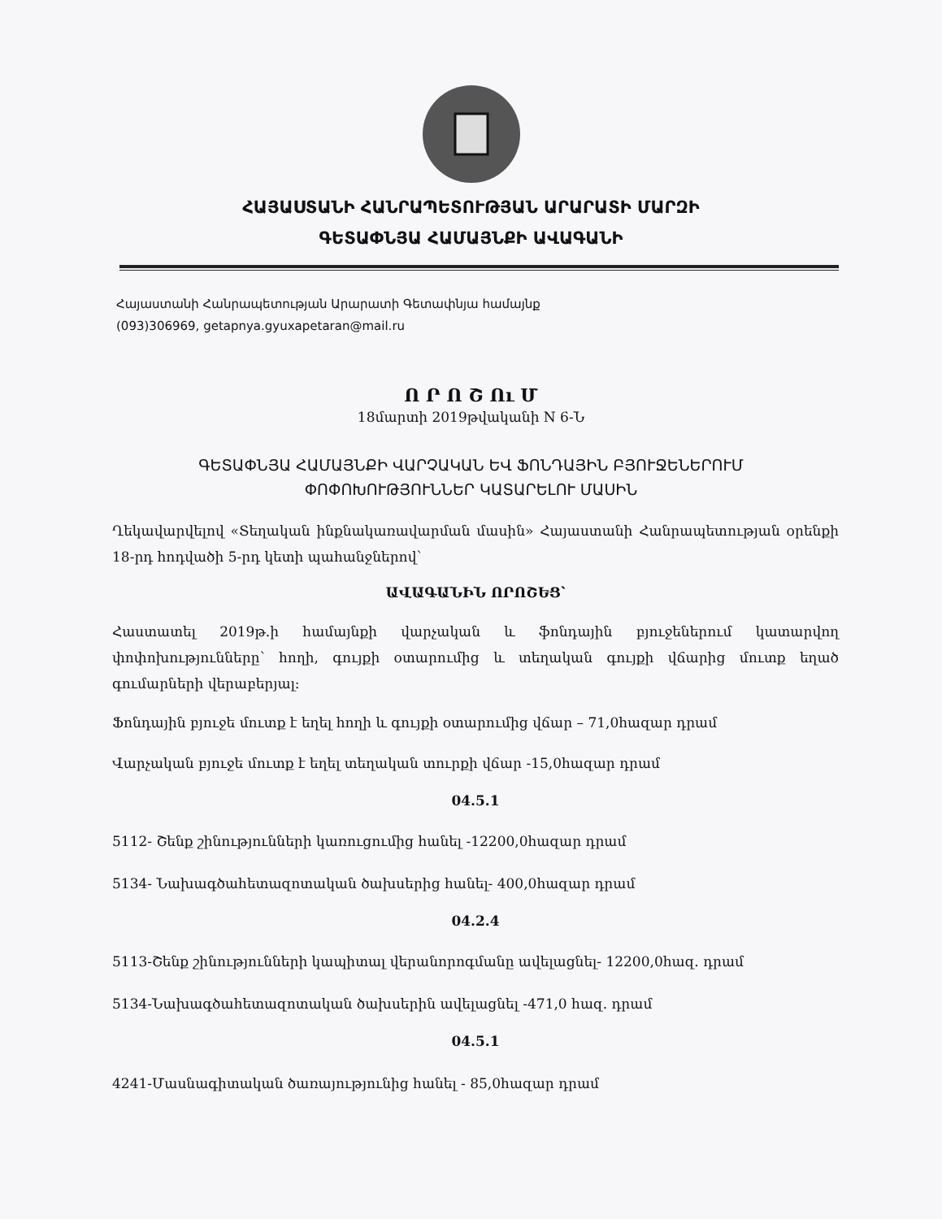ՀԱՅԱՍՏԱՆԻ ՀԱՆՐԱՊԵՏՈՒԹՅԱՆ ԱՐԱՐԱՏԻ ՄԱՐԶԻ
ԳԵՏԱՓՆՅԱ ՀԱՄԱՅՆՔԻ ԱՎԱԳԱՆԻ
Հայաստանի Հանրապետության Արարատի Գետափնյա համայնք
(093)306969, getapnya.gyuxapetaran@mail.ru
Ո Ր Ո Շ Ու Մ
18մարտի 2019թվականի N 6-Ն
ԳԵՏԱՓՆՅԱ ՀԱՄԱՅՆՔԻ ՎԱՐՉԱԿԱՆ ԵՎ ՖՈՆԴԱՅԻՆ ԲՅՈՒՋԵՆԵՐՈՒՄ
ՓՈՓՈԽՈՒԹՅՈՒՆՆԵՐ ԿԱՏԱՐԵԼՈՒ ՄԱՍԻՆ
Ղեկավարվելով «Տեղական ինքնակառավարման մասին» Հայաստանի Հանրապետության օրենքի 18-րդ հոդվածի 5-րդ կետի պահանջներով՝
ԱՎԱԳԱՆԻՆ ՈՐՈՇԵՑ՝
Հաստատել 2019թ.ի համայնքի վարչական և ֆոնդային բյուջեներում կատարվող փոփոխությունները՝ հողի, գույքի օտարումից և տեղական գույքի վճարից մուտք եղած գումարների վերաբերյալ:
Ֆոնդային բյուջե մուտք է եղել հողի և գույքի օտարումից վճար – 71,0հազար դրամ
Վարչական բյուջե մուտք է եղել տեղական տուրքի վճար -15,0հազար դրամ
04.5.1
5112- Շենք շինությունների կառուցումից հանել -12200,0հազար դրամ
5134- Նախագծահետազոտական ծախսերից հանել- 400,0հազար դրամ
04.2.4
5113-Շենք շինությունների կապիտալ վերանորոգմանը ավելացնել- 12200,0հազ. դրամ
5134-Նախագծահետազոտական ծախսերին ավելացնել -471,0 հազ. դրամ
04.5.1
4241-Մասնագիտական ծառայությունից հանել - 85,0հազար դրամ